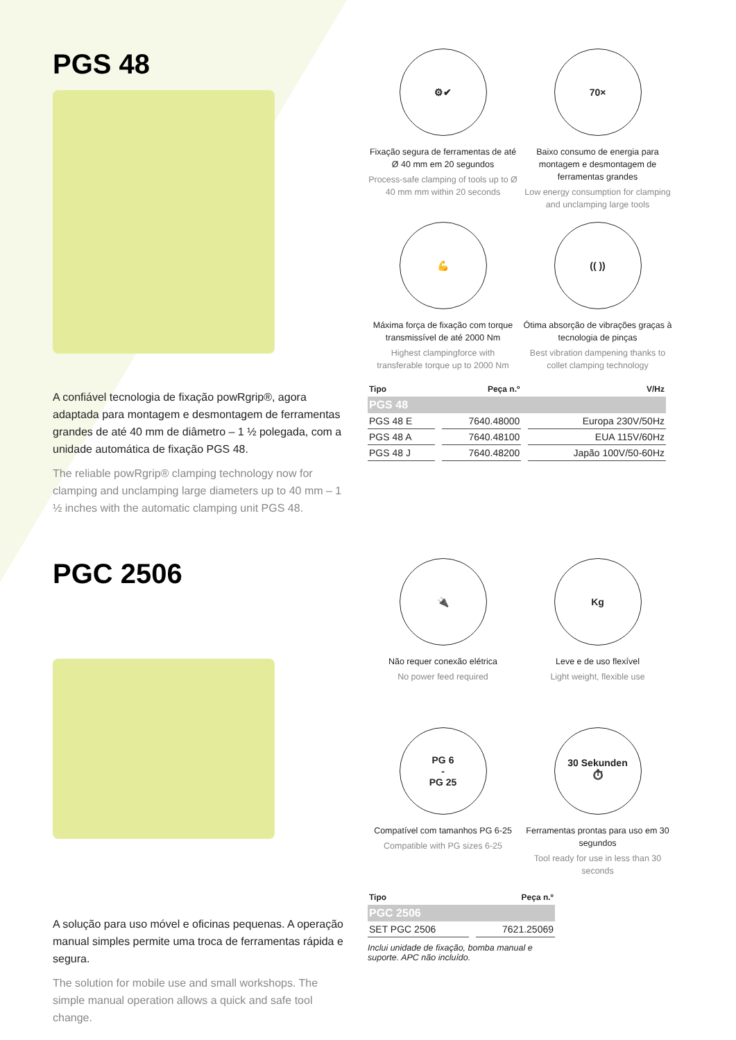PGS 48
A confiável tecnologia de fixação powRgrip®, agora adaptada para montagem e desmontagem de ferramentas grandes de até 40 mm de diâmetro – 1 ½ polegada, com a unidade automática de fixação PGS 48.
The reliable powRgrip® clamping technology now for clamping and unclamping large diameters up to 40 mm – 1 ½ inches with the automatic clamping unit PGS 48.
⚙✔
Fixação segura de ferramentas de até Ø 40 mm em 20 segundos
Process-safe clamping of tools up to Ø 40 mm mm within 20 seconds
70×
Baixo consumo de energia para montagem e desmontagem de ferramentas grandes
Low energy consumption for clamping and unclamping large tools
💪
Máxima força de fixação com torque transmissível de até 2000 Nm
Highest clampingforce with transferable torque up to 2000 Nm
(( ))
Ótima absorção de vibrações graças à tecnologia de pinças
Best vibration dampening thanks to collet clamping technology
| Tipo | Peça n.º | V/Hz |
| --- | --- | --- |
| PGS 48 | | |
| PGS 48 E | 7640.48000 | Europa 230V/50Hz |
| PGS 48 A | 7640.48100 | EUA 115V/60Hz |
| PGS 48 J | 7640.48200 | Japão 100V/50-60Hz |
PGC 2506
A solução para uso móvel e oficinas pequenas. A operação manual simples permite uma troca de ferramentas rápida e segura.
The solution for mobile use and small workshops. The simple manual operation allows a quick and safe tool change.
🔌
Não requer conexão elétrica
No power feed required
Kg
Leve e de uso flexível
Light weight, flexible use
PG 6
-
PG 25
Compatível com tamanhos PG 6-25
Compatible with PG sizes 6-25
30 Sekunden
⏱
Ferramentas prontas para uso em 30 segundos
Tool ready for use in less than 30 seconds
| Tipo | Peça n.º |
| --- | --- |
| PGC 2506 | |
| SET PGC 2506 | 7621.25069 |
Inclui unidade de fixação, bomba manual e
suporte. APC não incluído.